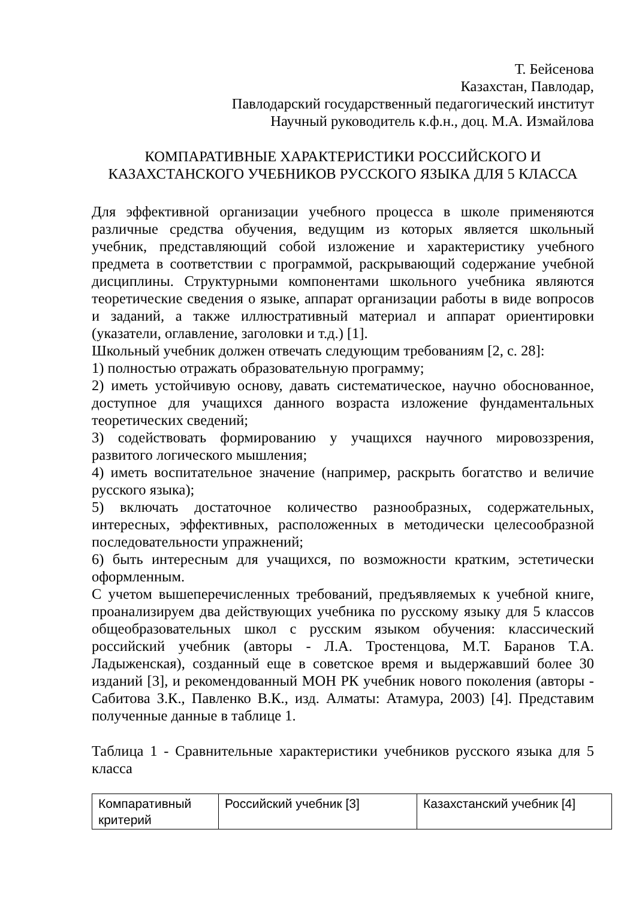Т. Бейсенова
Казахстан, Павлодар,
Павлодарский государственный педагогический институт
Научный руководитель к.ф.н., доц. М.А. Измайлова
КОМПАРАТИВНЫЕ ХАРАКТЕРИСТИКИ РОССИЙСКОГО И
КАЗАХСТАНСКОГО УЧЕБНИКОВ РУССКОГО ЯЗЫКА ДЛЯ 5 КЛАССА
Для эффективной организации учебного процесса в школе применяются различные средства обучения, ведущим из которых является школьный учебник, представляющий собой изложение и характеристику учебного предмета в соответствии с программой, раскрывающий содержание учебной дисциплины. Структурными компонентами школьного учебника являются теоретические сведения о языке, аппарат организации работы в виде вопросов и заданий, а также иллюстративный материал и аппарат ориентировки (указатели, оглавление, заголовки и т.д.) [1].
Школьный учебник должен отвечать следующим требованиям [2, с. 28]:
1) полностью отражать образовательную программу;
2) иметь устойчивую основу, давать систематическое, научно обоснованное, доступное для учащихся данного возраста изложение фундаментальных теоретических сведений;
3) содействовать формированию у учащихся научного мировоззрения, развитого логического мышления;
4) иметь воспитательное значение (например, раскрыть богатство и величие русского языка);
5) включать достаточное количество разнообразных, содержательных, интересных, эффективных, расположенных в методически целесообразной последовательности упражнений;
6) быть интересным для учащихся, по возможности кратким, эстетически оформленным.
С учетом вышеперечисленных требований, предъявляемых к учебной книге, проанализируем два действующих учебника по русскому языку для 5 классов общеобразовательных школ с русским языком обучения: классический российский учебник (авторы - Л.А. Тростенцова, М.Т. Баранов Т.А. Ладыженская), созданный еще в советское время и выдержавший более 30 изданий [3], и рекомендованный МОН РК учебник нового поколения (авторы - Сабитова З.К., Павленко В.К., изд. Алматы: Атамура, 2003) [4]. Представим полученные данные в таблице 1.
Таблица 1 - Сравнительные характеристики учебников русского языка для 5 класса
| Компаративный критерий | Российский учебник [3] | Казахстанский учебник [4] |